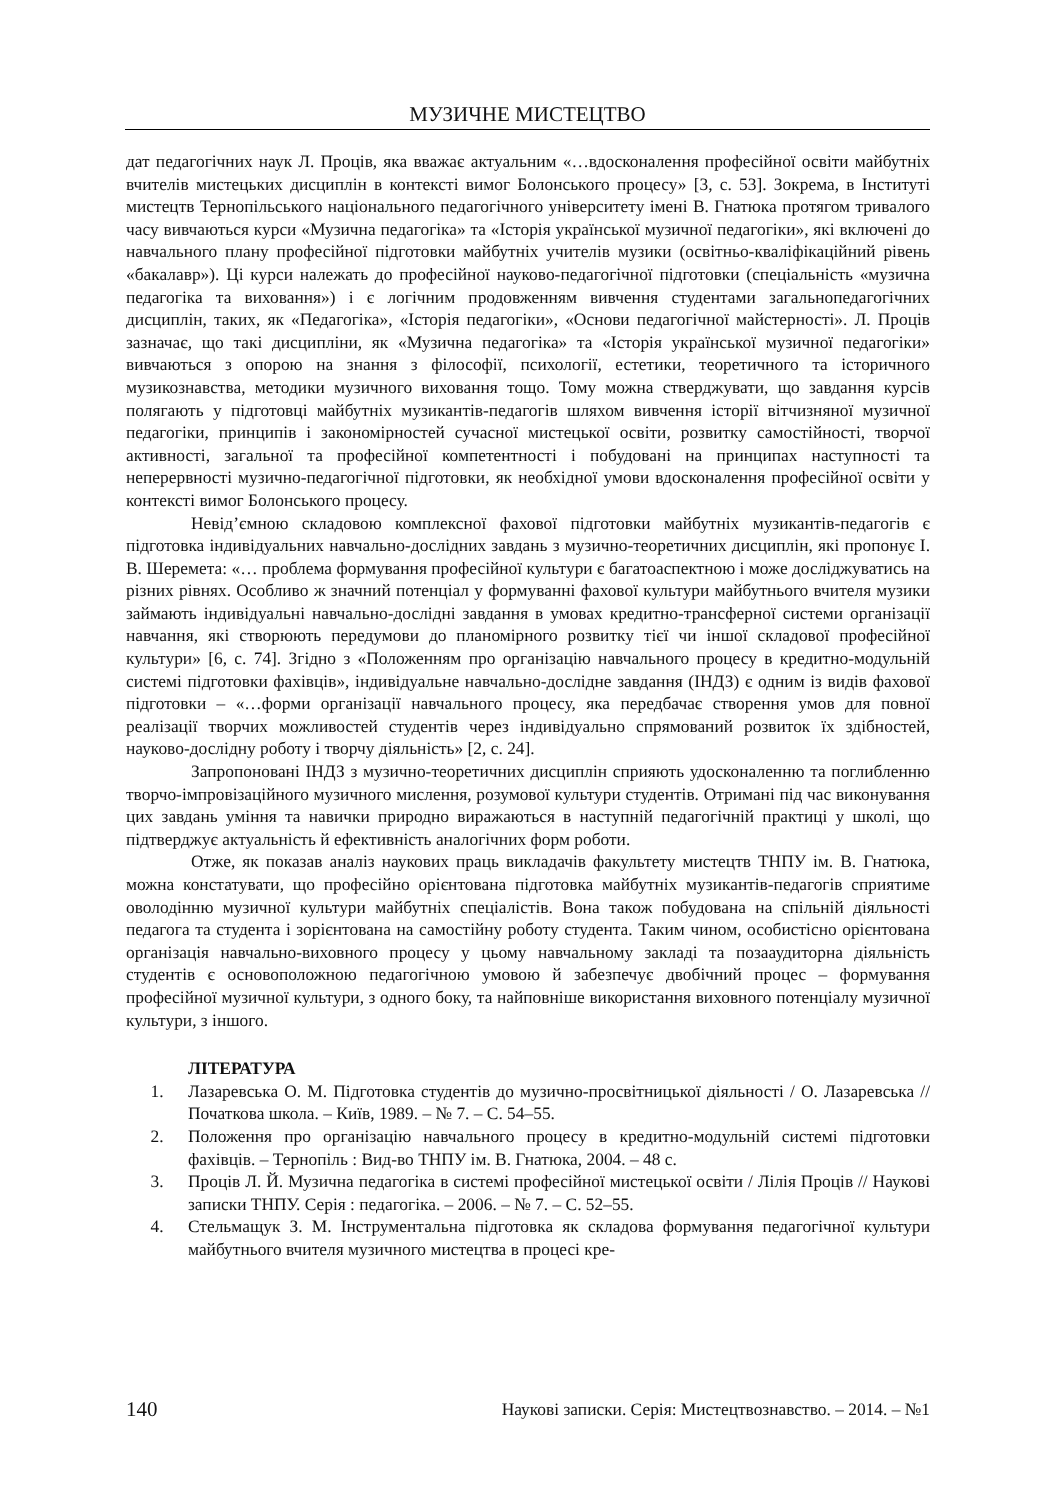МУЗИЧНЕ МИСТЕЦТВО
дат педагогічних наук Л. Проців, яка вважає актуальним «…вдосконалення професійної освіти майбутніх вчителів мистецьких дисциплін в контексті вимог Болонського процесу» [3, с. 53]. Зокрема, в Інституті мистецтв Тернопільського національного педагогічного університету імені В. Гнатюка протягом тривалого часу вивчаються курси «Музична педагогіка» та «Історія української музичної педагогіки», які включені до навчального плану професійної підготовки майбутніх учителів музики (освітньо-кваліфікаційний рівень «бакалавр»). Ці курси належать до професійної науково-педагогічної підготовки (спеціальність «музична педагогіка та виховання») і є логічним продовженням вивчення студентами загальнопедагогічних дисциплін, таких, як «Педагогіка», «Історія педагогіки», «Основи педагогічної майстерності». Л. Проців зазначає, що такі дисципліни, як «Музична педагогіка» та «Історія української музичної педагогіки» вивчаються з опорою на знання з філософії, психології, естетики, теоретичного та історичного музикознавства, методики музичного виховання тощо. Тому можна стверджувати, що завдання курсів полягають у підготовці майбутніх музикантів-педагогів шляхом вивчення історії вітчизняної музичної педагогіки, принципів і закономірностей сучасної мистецької освіти, розвитку самостійності, творчої активності, загальної та професійної компетентності і побудовані на принципах наступності та неперервності музично-педагогічної підготовки, як необхідної умови вдосконалення професійної освіти у контексті вимог Болонського процесу.
Невід’ємною складовою комплексної фахової підготовки майбутніх музикантів-педагогів є підготовка індивідуальних навчально-дослідних завдань з музично-теоретичних дисциплін, які пропонує І. В. Шеремета: «… проблема формування професійної культури є багатоаспектною і може досліджуватись на різних рівнях. Особливо ж значний потенціал у формуванні фахової культури майбутнього вчителя музики займають індивідуальні навчально-дослідні завдання в умовах кредитно-трансферної системи організації навчання, які створюють передумови до планомірного розвитку тієї чи іншої складової професійної культури» [6, с. 74]. Згідно з «Положенням про організацію навчального процесу в кредитно-модульній системі підготовки фахівців», індивідуальне навчально-дослідне завдання (ІНДЗ) є одним із видів фахової підготовки – «…форми організації навчального процесу, яка передбачає створення умов для повної реалізації творчих можливостей студентів через індивідуально спрямований розвиток їх здібностей, науково-дослідну роботу і творчу діяльність» [2, с. 24].
Запропоновані ІНДЗ з музично-теоретичних дисциплін сприяють удосконаленню та поглибленню творчо-імпровізаційного музичного мислення, розумової культури студентів. Отримані під час виконування цих завдань уміння та навички природно виражаються в наступній педагогічній практиці у школі, що підтверджує актуальність й ефективність аналогічних форм роботи.
Отже, як показав аналіз наукових праць викладачів факультету мистецтв ТНПУ ім. В. Гнатюка, можна констатувати, що професійно орієнтована підготовка майбутніх музикантів-педагогів сприятиме оволодінню музичної культури майбутніх спеціалістів. Вона також побудована на спільній діяльності педагога та студента і зорієнтована на самостійну роботу студента. Таким чином, особистісно орієнтована організація навчально-виховного процесу у цьому навчальному закладі та позааудиторна діяльність студентів є основоположною педагогічною умовою й забезпечує двобічний процес – формування професійної музичної культури, з одного боку, та найповніше використання виховного потенціалу музичної культури, з іншого.
ЛІТЕРАТУРА
1. Лазаревська О. М. Підготовка студентів до музично-просвітницької діяльності / О. Лазаревська // Початкова школа. – Київ, 1989. – № 7. – С. 54–55.
2. Положення про організацію навчального процесу в кредитно-модульній системі підготовки фахівців. – Тернопіль : Вид-во ТНПУ ім. В. Гнатюка, 2004. – 48 с.
3. Проців Л. Й. Музична педагогіка в системі професійної мистецької освіти / Лілія Проців // Наукові записки ТНПУ. Серія : педагогіка. – 2006. – № 7. – С. 52–55.
4. Стельмащук З. М. Інструментальна підготовка як складова формування педагогічної культури майбутнього вчителя музичного мистецтва в процесі кре-
140 Наукові записки. Серія: Мистецтвознавство. – 2014. – №1